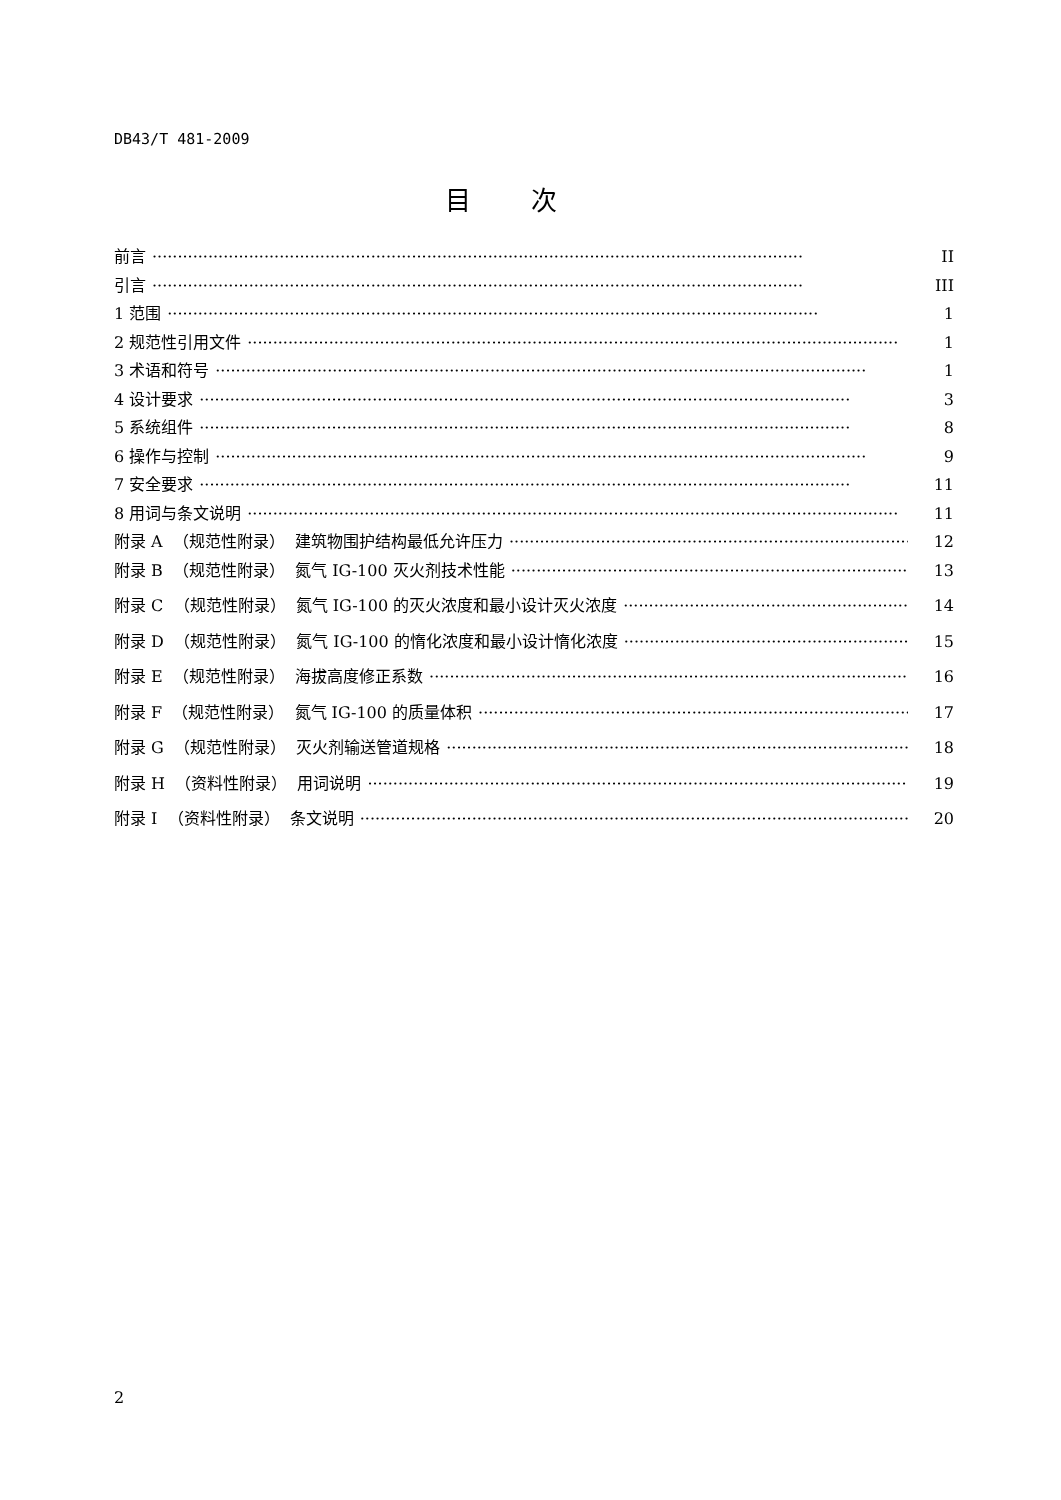DB43/T 481-2009
目次
前言 II
引言 III
1 范围 1
2 规范性引用文件 1
3 术语和符号 1
4 设计要求 3
5 系统组件 8
6 操作与控制 9
7 安全要求 11
8 用词与条文说明 11
附录 A （规范性附录） 建筑物围护结构最低允许压力 12
附录 B （规范性附录） 氮气 IG-100 灭火剂技术性能 13
附录 C （规范性附录） 氮气 IG-100 的灭火浓度和最小设计灭火浓度 14
附录 D （规范性附录） 氮气 IG-100 的惰化浓度和最小设计惰化浓度 15
附录 E （规范性附录） 海拔高度修正系数 16
附录 F （规范性附录） 氮气 IG-100 的质量体积 17
附录 G （规范性附录） 灭火剂输送管道规格 18
附录 H （资料性附录） 用词说明 19
附录 I （资料性附录） 条文说明 20
2